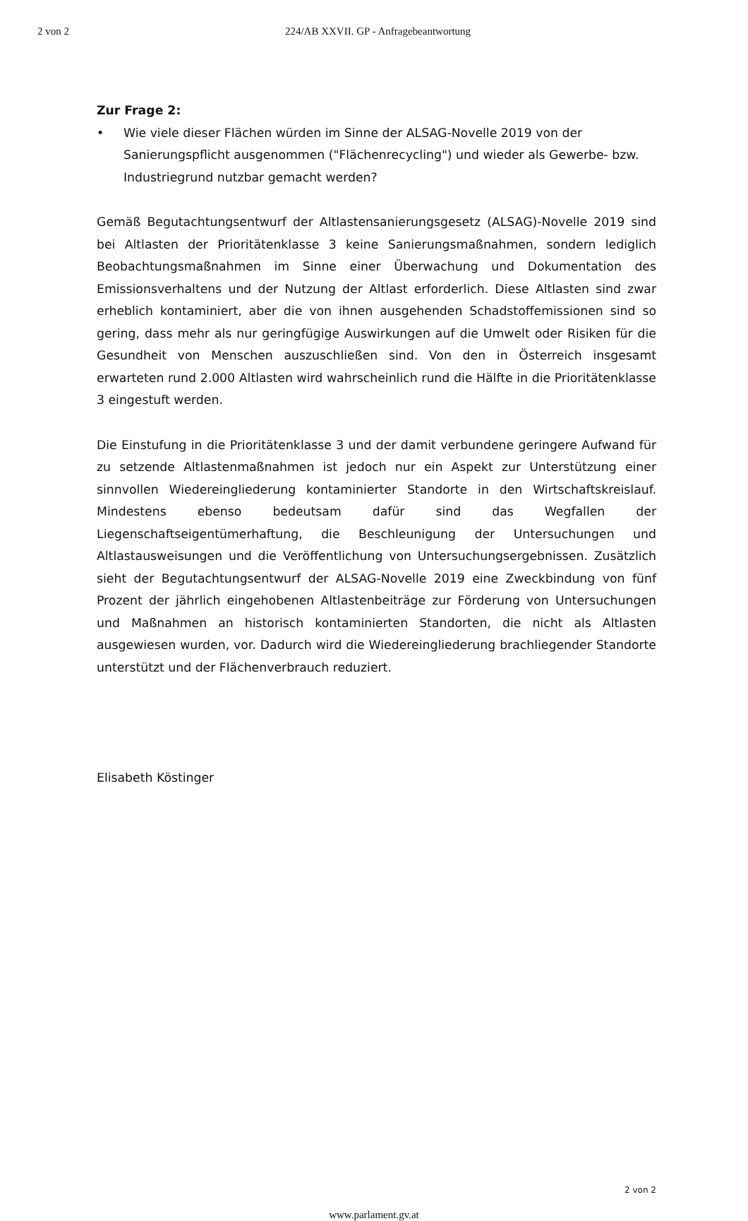2 von 2 224/AB XXVII. GP - Anfragebeantwortung
Zur Frage 2:
• Wie viele dieser Flächen würden im Sinne der ALSAG-Novelle 2019 von der Sanierungspflicht ausgenommen ("Flächenrecycling") und wieder als Gewerbe- bzw. Industriegrund nutzbar gemacht werden?
Gemäß Begutachtungsentwurf der Altlastensanierungsgesetz (ALSAG)-Novelle 2019 sind bei Altlasten der Prioritätenklasse 3 keine Sanierungsmaßnahmen, sondern lediglich Beobachtungsmaßnahmen im Sinne einer Überwachung und Dokumentation des Emissionsverhaltens und der Nutzung der Altlast erforderlich. Diese Altlasten sind zwar erheblich kontaminiert, aber die von ihnen ausgehenden Schadstoffemissionen sind so gering, dass mehr als nur geringfügige Auswirkungen auf die Umwelt oder Risiken für die Gesundheit von Menschen auszuschließen sind. Von den in Österreich insgesamt erwarteten rund 2.000 Altlasten wird wahrscheinlich rund die Hälfte in die Prioritätenklasse 3 eingestuft werden.
Die Einstufung in die Prioritätenklasse 3 und der damit verbundene geringere Aufwand für zu setzende Altlastenmaßnahmen ist jedoch nur ein Aspekt zur Unterstützung einer sinnvollen Wiedereingliederung kontaminierter Standorte in den Wirtschaftskreislauf. Mindestens ebenso bedeutsam dafür sind das Wegfallen der Liegenschaftseigentümerhaftung, die Beschleunigung der Untersuchungen und Altlastausweisungen und die Veröffentlichung von Untersuchungsergebnissen. Zusätzlich sieht der Begutachtungsentwurf der ALSAG-Novelle 2019 eine Zweckbindung von fünf Prozent der jährlich eingehobenen Altlastenbeiträge zur Förderung von Untersuchungen und Maßnahmen an historisch kontaminierten Standorten, die nicht als Altlasten ausgewiesen wurden, vor. Dadurch wird die Wiedereingliederung brachliegender Standorte unterstützt und der Flächenverbrauch reduziert.
Elisabeth Köstinger
2 von 2
www.parlament.gv.at